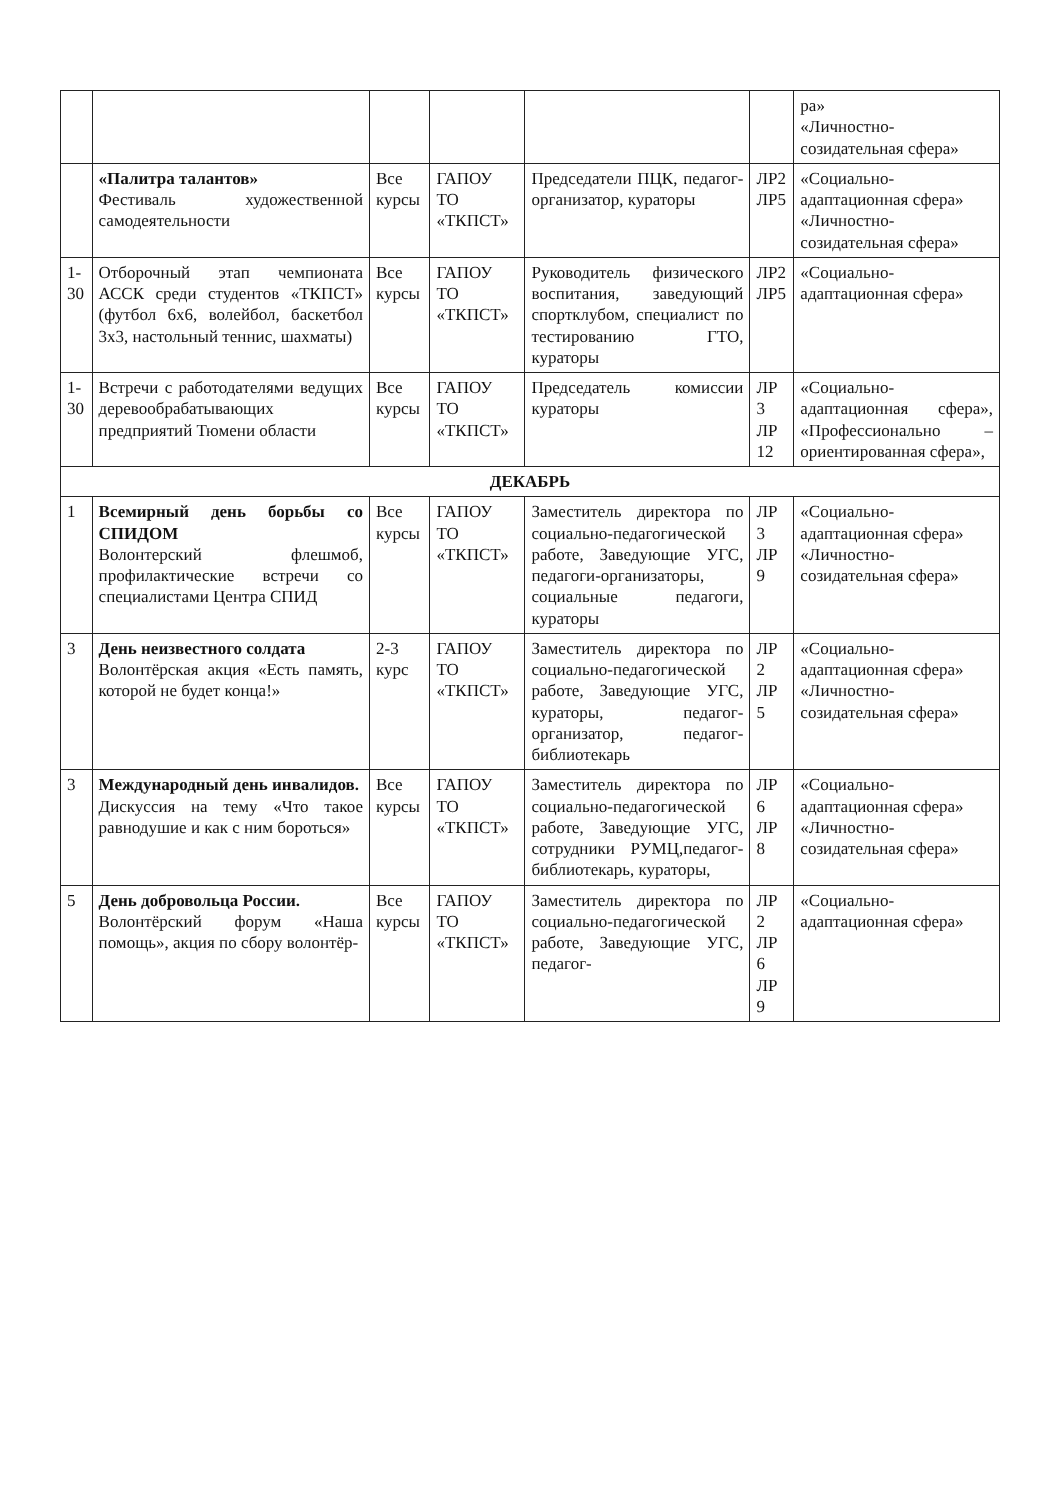| | | | | | | ра» «Личностно-созидательная сфера» |
| | «Палитра талантов» Фестиваль художественной самодеятельности | Все курсы | ГАПОУ ТО «ТКПСТ» | Председатели ПЦК, педагог-организатор, кураторы | ЛР2 ЛР5 | «Социально-адаптационная сфера» «Личностно-созидательная сфера» |
| 1-30 | Отборочный этап чемпионата АССК среди студентов «ТКПСТ» (футбол 6х6, волейбол, баскетбол 3х3, настольный теннис, шахматы) | Все курсы | ГАПОУ ТО «ТКПСТ» | Руководитель физического воспитания, заведующий спортклубом, специалист по тестированию ГТО, кураторы | ЛР2 ЛР5 | «Социально-адаптационная сфера» |
| 1-30 | Встречи с работодателями ведущих деревообрабатывающих предприятий Тюмени области | Все курсы | ГАПОУ ТО «ТКПСТ» | Председатель комиссии кураторы | ЛР 3 ЛР 12 | «Социально-адаптационная сфера», «Профессионально – ориентированная сфера», |
| ДЕКАБРЬ | | | | | | |
| 1 | Всемирный день борьбы со СПИДОМ Волонтерский флешмоб, профилактические встречи со специалистами Центра СПИД | Все курсы | ГАПОУ ТО «ТКПСТ» | Заместитель директора по социально-педагогической работе, Заведующие УГС, педагоги-организаторы, социальные педагоги, кураторы | ЛР 3 ЛР 9 | «Социально-адаптационная сфера» «Личностно-созидательная сфера» |
| 3 | День неизвестного солдата Волонтёрская акция «Есть память, которой не будет конца!» | 2-3 курс | ГАПОУ ТО «ТКПСТ» | Заместитель директора по социально-педагогической работе, Заведующие УГС, кураторы, педагог-организатор, педагог-библиотекарь | ЛР 2 ЛР 5 | «Социально-адаптационная сфера» «Личностно-созидательная сфера» |
| 3 | Международный день инвалидов. Дискуссия на тему «Что такое равнодушие и как с ним бороться» | Все курсы | ГАПОУ ТО «ТКПСТ» | Заместитель директора по социально-педагогической работе, Заведующие УГС, сотрудники РУМЦ,педагог-библиотекарь, кураторы, | ЛР 6 ЛР 8 | «Социально-адаптационная сфера» «Личностно-созидательная сфера» |
| 5 | День добровольца России. Волонтёрский форум «Наша помощь», акция по сбору волонтёр- | Все курсы | ГАПОУ ТО «ТКПСТ» | Заместитель директора по социально-педагогической работе, Заведующие УГС, педагог- | ЛР 2 ЛР 6 ЛР 9 | «Социально-адаптационная сфера» |